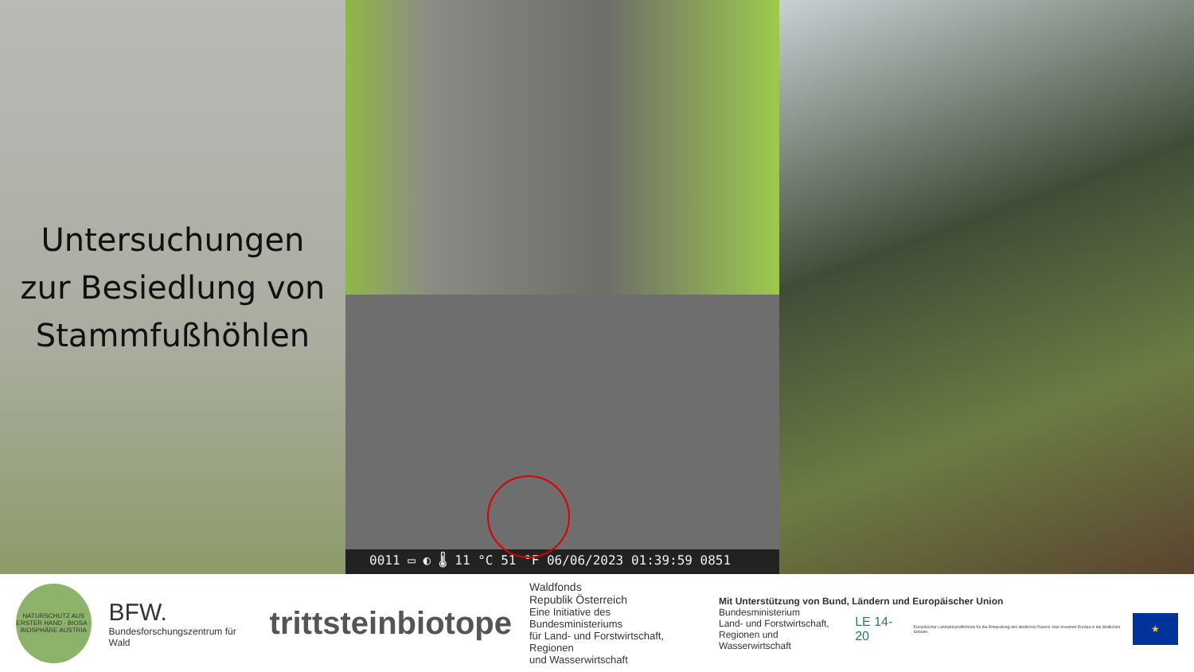Untersuchungen
zur Besiedlung von
Stammfußhöhlen
0011 ▭ ◐ 🌡 11 °C 51 °F 06/06/2023 01:39:59 0851
NATURSCHUTZ AUS ERSTER HAND · BIOSA · BIOSPHÄRE AUSTRIA
BFW.
Bundesforschungszentrum für Wald
trittsteinbiotope
Waldfonds
Republik Österreich
Eine Initiative des Bundesministeriums
für Land- und Forstwirtschaft, Regionen
und Wasserwirtschaft
Mit Unterstützung von Bund, Ländern und Europäischer Union
Bundesministerium
Land- und Forstwirtschaft,
Regionen und Wasserwirtschaft LE 14-20 Europäischer Landwirtschaftsfonds für die Entwicklung des ländlichen Raums: Hier investiert Europa in die ländlichen Gebiete. ★